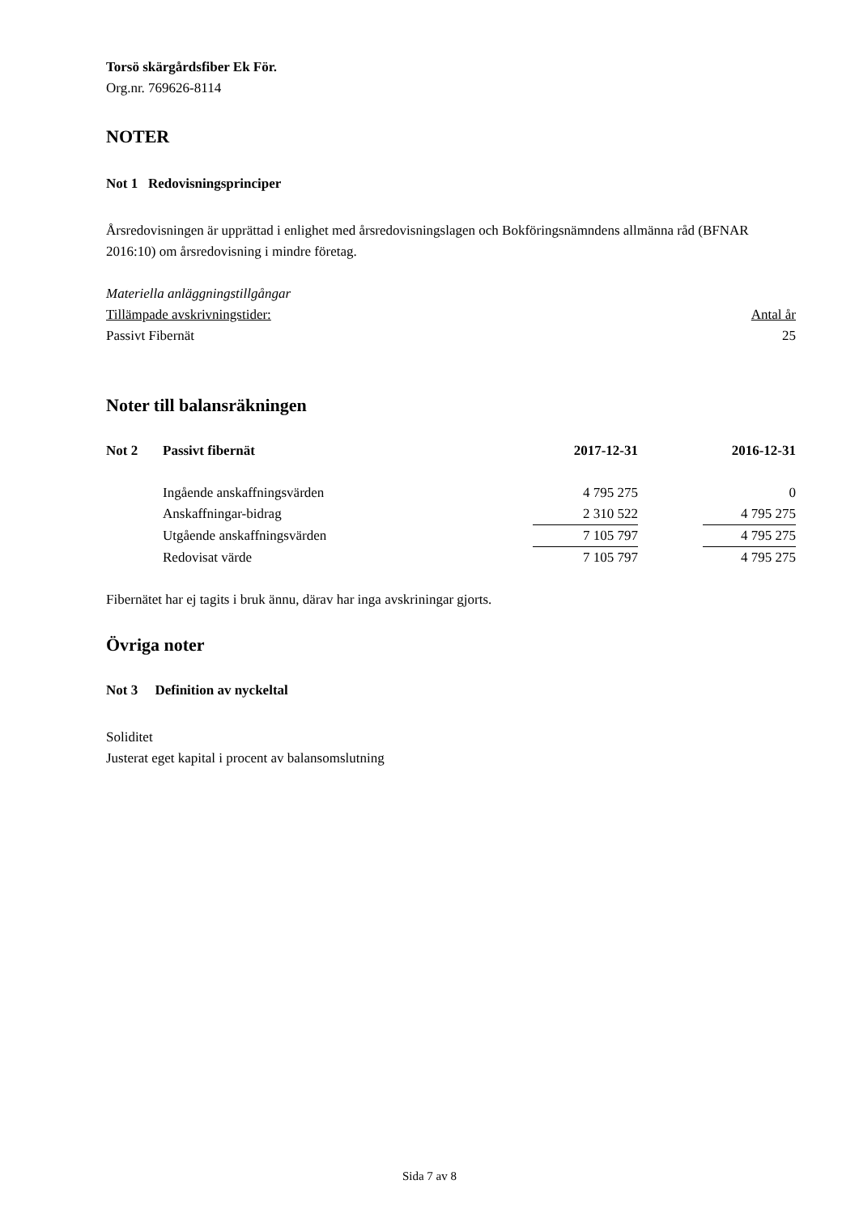Torsö skärgårdsfiber Ek För.
Org.nr. 769626-8114
NOTER
Not 1 Redovisningsprinciper
Årsredovisningen är upprättad i enlighet med årsredovisningslagen och Bokföringsnämndens allmänna råd (BFNAR 2016:10) om årsredovisning i mindre företag.
Materiella anläggningstillgångar
| Tillämpade avskrivningstider: | Antal år |
| Passivt Fibernät | 25 |
Noter till balansräkningen
| Not 2 | Passivt fibernät | 2017-12-31 | | 2016-12-31 |
| | Ingående anskaffningsvärden | 4 795 275 | | 0 |
| | Anskaffningar-bidrag | 2 310 522 | | 4 795 275 |
| | Utgående anskaffningsvärden | 7 105 797 | | 4 795 275 |
| | Redovisat värde | 7 105 797 | | 4 795 275 |
Fibernätet har ej tagits i bruk ännu, därav har inga avskriningar gjorts.
Övriga noter
Not 3 Definition av nyckeltal
Soliditet
Justerat eget kapital i procent av balansomslutning
Sida 7 av 8